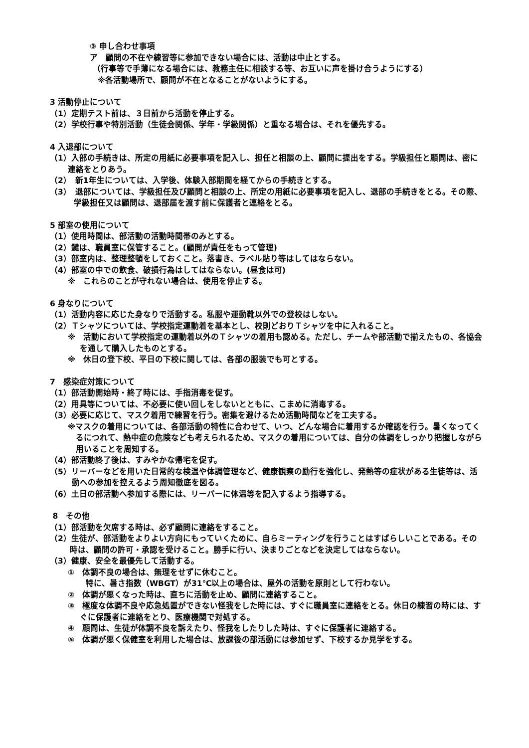③ 申し合わせ事項
ア　顧問の不在や練習等に参加できない場合には、活動は中止とする。
（行事等で手薄になる場合には、教務主任に相談する等、お互いに声を掛け合うようにする）
※各活動場所で、顧問が不在となることがないようにする。
3 活動停止について
（1）定期テスト前は、３日前から活動を停止する。
（2）学校行事や特別活動（生徒会関係、学年・学級関係）と重なる場合は、それを優先する。
4 入退部について
（1）入部の手続きは、所定の用紙に必要事項を記入し、担任と相談の上、顧問に提出をする。学級担任と顧問は、密に連絡をとりあう。
（2）　新1年生については、入学後、体験入部期間を経てからの手続きとする。
（3）　退部については、学級担任及び顧問と相談の上、所定の用紙に必要事項を記入し、退部の手続きをとる。その際、学級担任又は顧問は、退部届を渡す前に保護者と連絡をとる。
5 部室の使用について
（1）使用時間は、部活動の活動時間帯のみとする。
（2）鍵は、職員室に保管すること。(顧問が責任をもって管理)
（3）部室内は、整理整頓をしておくこと。落書き、ラベル貼り等はしてはならない。
（4）部室の中での飲食、破損行為はしてはならない。(昼食は可)
※　これらのことが守れない場合は、使用を停止する。
6 身なりについて
（1）活動内容に応じた身なりで活動する。私服や運動靴以外での登校はしない。
（2）Ｔシャツについては、学校指定運動着を基本とし、校則どおりＴシャツを中に入れること。
※　活動において学校指定の運動着以外のＴシャツの着用も認める。ただし、チームや部活動で揃えたもの、各協会を通して購入したものとする。
※　休日の登下校、平日の下校に関しては、各部の服装でも可とする。
7　感染症対策について
（1）部活動開始時・終了時には、手指消毒を促す。
（2）用具等については、不必要に使い回しをしないとともに、こまめに消毒する。
（3）必要に応じて、マスク着用で練習を行う。密集を避けるため活動時間などを工夫する。
※マスクの着用については、各部活動の特性に合わせて、いつ、どんな場合に着用するか確認を行う。暑くなってくるにつれて、熱中症の危険なども考えられるため、マスクの着用については、自分の体調をしっかり把握しながら用いることを周知する。
（4）部活動終了後は、すみやかな帰宅を促す。
（5）リーバーなどを用いた日常的な検温や体調管理など、健康観察の励行を強化し、発熱等の症状がある生徒等は、活動への参加を控えるよう周知徹底を図る。
（6）土日の部活動へ参加する際には、リーバーに体温等を記入するよう指導する。
8　その他
（1）部活動を欠席する時は、必ず顧問に連絡をすること。
（2）生徒が、部活動をよりよい方向にもっていくために、自らミーティングを行うことはすばらしいことである。その時は、顧問の許可・承認を受けること。勝手に行い、決まりごとなどを決定してはならない。
（3）健康、安全を最優先して活動する。
①　体調不良の場合は、無理をせずに休むこと。
特に、暑さ指数（WBGT）が31℃以上の場合は、屋外の活動を原則として行わない。
②　体調が悪くなった時は、直ちに活動を止め、顧問に連絡すること。
③　極度な体調不良や応急処置ができない怪我をした時には、すぐに職員室に連絡をとる。休日の練習の時には、すぐに保護者に連絡をとり、医療機関で対処する。
④　顧問は、生徒が体調不良を訴えたり、怪我をしたりした時は、すぐに保護者に連絡する。
⑤　体調が悪く保健室を利用した場合は、放課後の部活動には参加せず、下校するか見学をする。